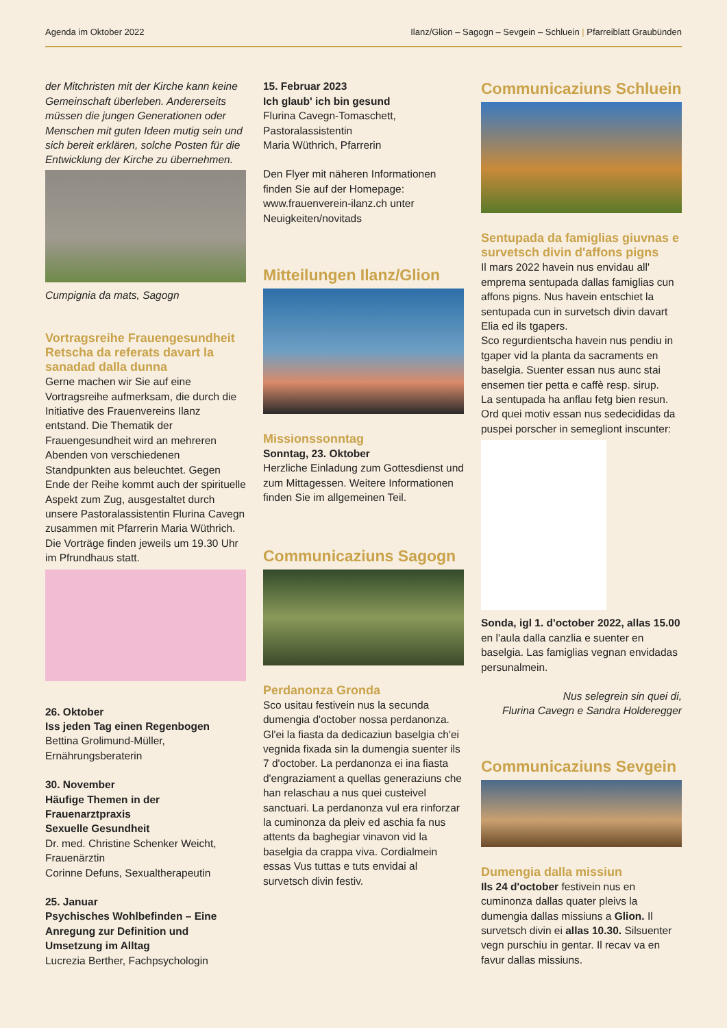Agenda im Oktober 2022 Ilanz/Glion – Sagogn – Sevgein – Schluein | Pfarreiblatt Graubünden
der Mitchristen mit der Kirche kann keine Gemeinschaft überleben. Andererseits müssen die jungen Generationen oder Menschen mit guten Ideen mutig sein und sich bereit erklären, solche Posten für die Entwicklung der Kirche zu übernehmen.
Cumpignia da mats, Sagogn
Vortragsreihe Frauengesundheit Retscha da referats davart la sanadad dalla dunna
Gerne machen wir Sie auf eine Vortragsreihe aufmerksam, die durch die Initiative des Frauenvereins Ilanz entstand. Die Thematik der Frauengesundheit wird an mehreren Abenden von verschiedenen Standpunkten aus beleuchtet. Gegen Ende der Reihe kommt auch der spirituelle Aspekt zum Zug, ausgestaltet durch unsere Pastoralassistentin Flurina Cavegn zusammen mit Pfarrerin Maria Wüthrich.
Die Vorträge finden jeweils um 19.30 Uhr im Pfrundhaus statt.
26. Oktober
Iss jeden Tag einen Regenbogen
Bettina Grolimund-Müller,
Ernährungsberaterin
30. November
Häufige Themen in der Frauenarztpraxis
Sexuelle Gesundheit
Dr. med. Christine Schenker Weicht, Frauenärztin
Corinne Defuns, Sexualtherapeutin
25. Januar
Psychisches Wohlbefinden – Eine Anregung zur Definition und Umsetzung im Alltag
Lucrezia Berther, Fachpsychologin
15. Februar 2023
Ich glaub' ich bin gesund
Flurina Cavegn-Tomaschett, Pastoralassistentin
Maria Wüthrich, Pfarrerin
Den Flyer mit näheren Informationen finden Sie auf der Homepage: www.frauenverein-ilanz.ch unter Neuigkeiten/novitads
Mitteilungen Ilanz/Glion
Missionssonntag
Sonntag, 23. Oktober
Herzliche Einladung zum Gottesdienst und zum Mittagessen. Weitere Informationen finden Sie im allgemeinen Teil.
Communicaziuns Sagogn
Perdanonza Gronda
Sco usitau festivein nus la secunda dumengia d'october nossa perdanonza. Gl'ei la fiasta da dedicaziun baselgia ch'ei vegnida fixada sin la dumengia suenter ils 7 d'october. La perdanonza ei ina fiasta d'engraziament a quellas generaziuns che han relaschau a nus quei custeivel sanctuari. La perdanonza vul era rinforzar la cuminonza da pleiv ed aschia fa nus attents da baghegiar vinavon vid la baselgia da crappa viva. Cordialmein essas Vus tuttas e tuts envidai al survetsch divin festiv.
Communicaziuns Schluein
Sentupada da famiglias giuvnas e survetsch divin d'affons pigns
Il mars 2022 havein nus envidau all' emprema sentupada dallas famiglias cun affons pigns. Nus havein entschiet la sentupada cun in survetsch divin davart Elia ed ils tgapers.
Sco regurdientscha havein nus pendiu in tgaper vid la planta da sacraments en baselgia. Suenter essan nus aunc stai ensemen tier petta e caffè resp. sirup.
La sentupada ha anflau fetg bien resun. Ord quei motiv essan nus sedecididas da puspei porscher in semegliont inscunter:
Sonda, igl 1. d'october 2022, allas 15.00 en l'aula dalla canzlia e suenter en baselgia. Las famiglias vegnan envidadas persunalmein.
Nus selegrein sin quei di,
Flurina Cavegn e Sandra Holderegger
Communicaziuns Sevgein
Dumengia dalla missiun
Ils 24 d'october festivein nus en cuminonza dallas quater pleivs la dumengia dallas missiuns a Glion. Il survetsch divin ei allas 10.30. Silsuenter vegn purschiu in gentar. Il recav va en favur dallas missiuns.